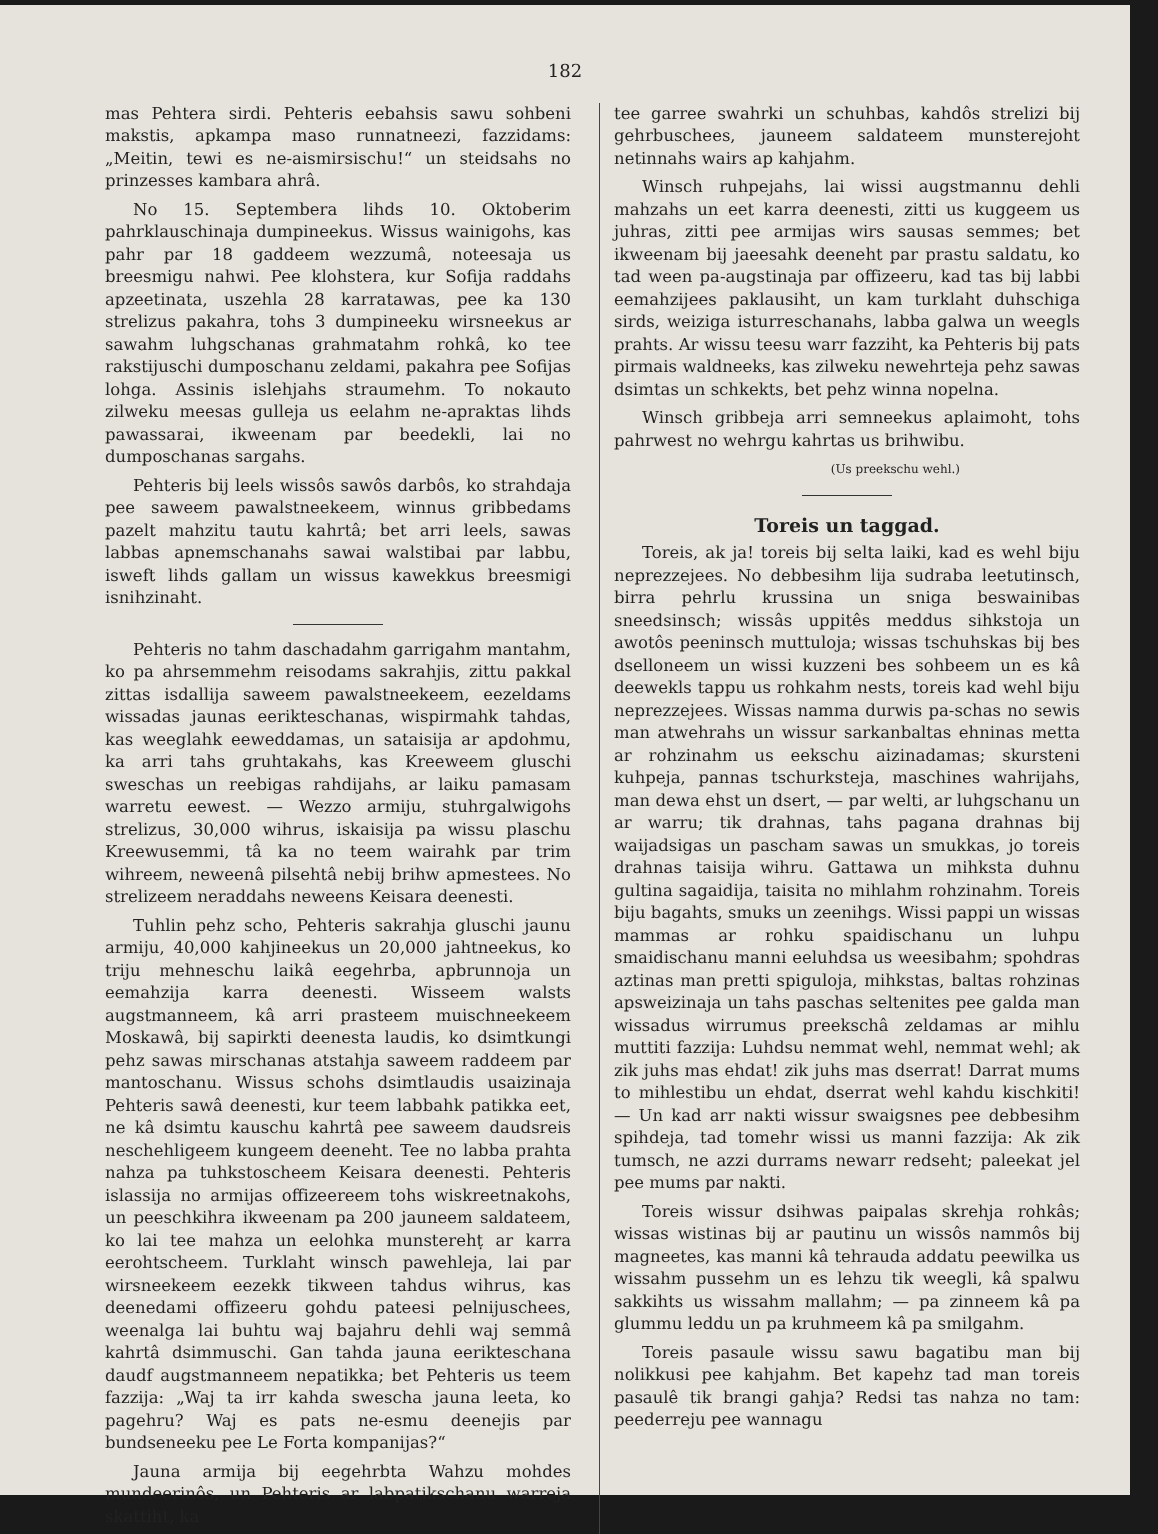182
mas Pehtera sirdi. Pehteris eebahsis sawu sohbeni makstis, apkampa maso runnatneezi, fazzidams: „Meitin, tewi es ne-aismirsischu!“ un steidsahs no prinzesses kambara ahrâ.
No 15. Septembera lihds 10. Oktoberim pahrklauschinaja dumpineekus. Wissus wainigohs, kas pahr par 18 gaddeem wezzumâ, noteesaja us breesmigu nahwi. Pee klohstera, kur Sofija raddahs apzeetinata, uszehla 28 karratawas, pee ka 130 strelizus pakahra, tohs 3 dumpineeku wirsneekus ar sawahm luhgschanas grahmatahm rohkâ, ko tee rakstijuschi dumposchanu zeldami, pakahra pee Sofijas lohga. Assinis islehjahs straumehm. To nokauto zilweku meesas gulleja us eelahm ne-apraktas lihds pawassarai, ikweenam par beedekli, lai no dumposchanas sargahs.
Pehteris bij leels wissôs sawôs darbôs, ko strahdaja pee saweem pawalstneekeem, winnus gribbedams pazelt mahzitu tautu kahrtâ; bet arri leels, sawas labbas apnemschanahs sawai walstibai par labbu, isweft lihds gallam un wissus kawekkus breesmigi isnihzinaht.
Pehteris no tahm daschadahm garrigahm mantahm, ko pa ahrsemmehm reisodams sakrahjis, zittu pakkal zittas isdallija saweem pawalstneekeem, eezeldams wissadas jaunas eerikteschanas, wispirmahk tahdas, kas weeglahk eeweddamas, un sataisija ar apdohmu, ka arri tahs gruhtakahs, kas Kreeweem gluschi sweschas un reebigas rahdijahs, ar laiku pamasam warretu eewest. — Wezzo armiju, stuhrgalwigohs strelizus, 30,000 wihrus, iskaisija pa wissu plaschu Kreewusemmi, tâ ka no teem wairahk par trim wihreem, neweenâ pilsehtâ nebij brihw apmestees. No strelizeem neraddahs neweens Keisara deenesti.
Tuhlin pehz scho, Pehteris sakrahja gluschi jaunu armiju, 40,000 kahjineekus un 20,000 jahtneekus, ko triju mehneschu laikâ eegehrba, apbrunnoja un eemahzija karra deenesti. Wisseem walsts augstmanneem, kâ arri prasteem muischneekeem Moskawâ, bij sapirkti deenesta laudis, ko dsimtkungi pehz sawas mirschanas atstahja saweem raddeem par mantoschanu. Wissus schohs dsimtlaudis usaizinaja Pehteris sawâ deenesti, kur teem labbahk patikka eet, ne kâ dsimtu kauschu kahrtâ pee saweem daudsreis neschehligeem kungeem deeneht. Tee no labba prahta nahza pa tuhkstoscheem Keisara deenesti. Pehteris islassija no armijas offizeereem tohs wiskreetnakohs, un peeschkihra ikweenam pa 200 jauneem saldateem, ko lai tee mahza un eelohka munsterehṭ ar karra eerohtscheem. Turklaht winsch pawehleja, lai par wirsneekeem eezekk tikween tahdus wihrus, kas deenedami offizeeru gohdu pateesi pelnijuschees, weenalga lai buhtu waj bajahru dehli waj semmâ kahrtâ dsimmuschi. Gan tahda jauna eerikteschana daudf augstmanneem nepatikka; bet Pehteris us teem fazzija: „Waj ta irr kahda swescha jauna leeta, ko pagehru? Waj es pats ne-esmu deenejis par bundseneeku pee Le Forta kompanijas?“
Jauna armija bij eegehrbta Wahzu mohdes mundeerinôs, un Pehteris ar labpatikschanu warreja skattiht, ka
tee garree swahrki un schuhbas, kahdôs strelizi bij gehrbuschees, jauneem saldateem munsterejoht netinnahs wairs ap kahjahm.
Winsch ruhpejahs, lai wissi augstmannu dehli mahzahs un eet karra deenesti, zitti us kuggeem us juhras, zitti pee armijas wirs sausas semmes; bet ikweenam bij jaeesahk deeneht par prastu saldatu, ko tad ween pa-augstinaja par offizeeru, kad tas bij labbi eemahzijees paklausiht, un kam turklaht duhschiga sirds, weiziga isturreschanahs, labba galwa un weegls prahts. Ar wissu teesu warr fazziht, ka Pehteris bij pats pirmais waldneeks, kas zilweku newehrteja pehz sawas dsimtas un schkekts, bet pehz winna nopelna.
Winsch gribbeja arri semneekus aplaimoht, tohs pahrwest no wehrgu kahrtas us brihwibu.
(Us preekschu wehl.)
Toreis un taggad.
Toreis, ak ja! toreis bij selta laiki, kad es wehl biju neprezzejees. No debbesihm lija sudraba leetutinsch, birra pehrlu krussina un sniga beswainibas sneedsinsch; wissâs uppitês meddus sihkstoja un awotôs peeninsch muttuloja; wissas tschuhskas bij bes dselloneem un wissi kuzzeni bes sohbeem un es kâ deewekls tappu us rohkahm nests, toreis kad wehl biju neprezzejees. Wissas namma durwis pa-schas no sewis man atwehrahs un wissur sarkanbaltas ehninas metta ar rohzinahm us eekschu aizinadamas; skursteni kuhpeja, pannas tschurksteja, maschines wahrijahs, man dewa ehst un dsert, — par welti, ar luhgschanu un ar warru; tik drahnas, tahs pagana drahnas bij waijadsigas un pascham sawas un smukkas, jo toreis drahnas taisija wihru. Gattawa un mihksta duhnu gultina sagaidija, taisita no mihlahm rohzinahm. Toreis biju bagahts, smuks un zeenihgs. Wissi pappi un wissas mammas ar rohku spaidischanu un luhpu smaidischanu manni eeluhdsa us weesibahm; spohdras aztinas man pretti spiguloja, mihkstas, baltas rohzinas apsweizinaja un tahs paschas seltenites pee galda man wissadus wirrumus preekschâ zeldamas ar mihlu muttiti fazzija: Luhdsu nemmat wehl, nemmat wehl; ak zik juhs mas ehdat! zik juhs mas dserrat! Darrat mums to mihlestibu un ehdat, dserrat wehl kahdu kischkiti! — Un kad arr nakti wissur swaigsnes pee debbesihm spihdeja, tad tomehr wissi us manni fazzija: Ak zik tumsch, ne azzi durrams newarr redseht; paleekat jel pee mums par nakti.
Toreis wissur dsihwas paipalas skrehja rohkâs; wissas wistinas bij ar pautinu un wissôs nammôs bij magneetes, kas manni kâ tehrauda addatu peewilka us wissahm pussehm un es lehzu tik weegli, kâ spalwu sakkihts us wissahm mallahm; — pa zinneem kâ pa glummu leddu un pa kruhmeem kâ pa smilgahm.
Toreis pasaule wissu sawu bagatibu man bij nolikkusi pee kahjahm. Bet kapehz tad man toreis pasaulê tik brangi gahja? Redsi tas nahza no tam: peederreju pee wannagu